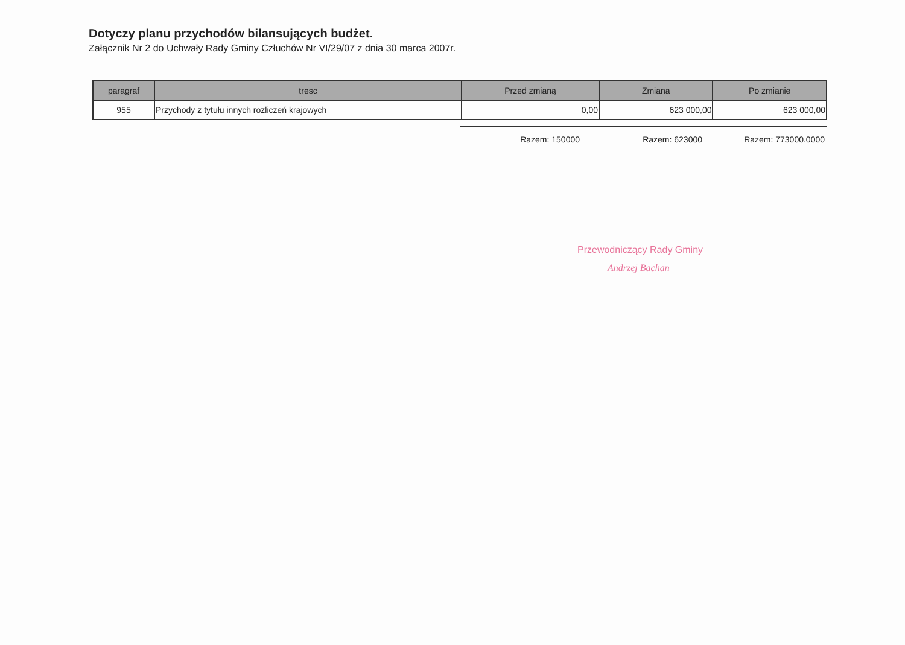Dotyczy planu przychodów bilansujących budżet.
Załącznik Nr 2 do Uchwały Rady Gminy Człuchów Nr VI/29/07 z dnia 30 marca 2007r.
| paragraf | tresc | Przed zmianą | Zmiana | Po zmianie |
| --- | --- | --- | --- | --- |
| 955 | Przychody z tytułu innych rozliczeń krajowych | 0,00 | 623 000,00 | 623 000,00 |
Razem: 150000 Razem: 623000 Razem: 773000.0000
Przewodniczący Rady Gminy
Andrzej Bachan